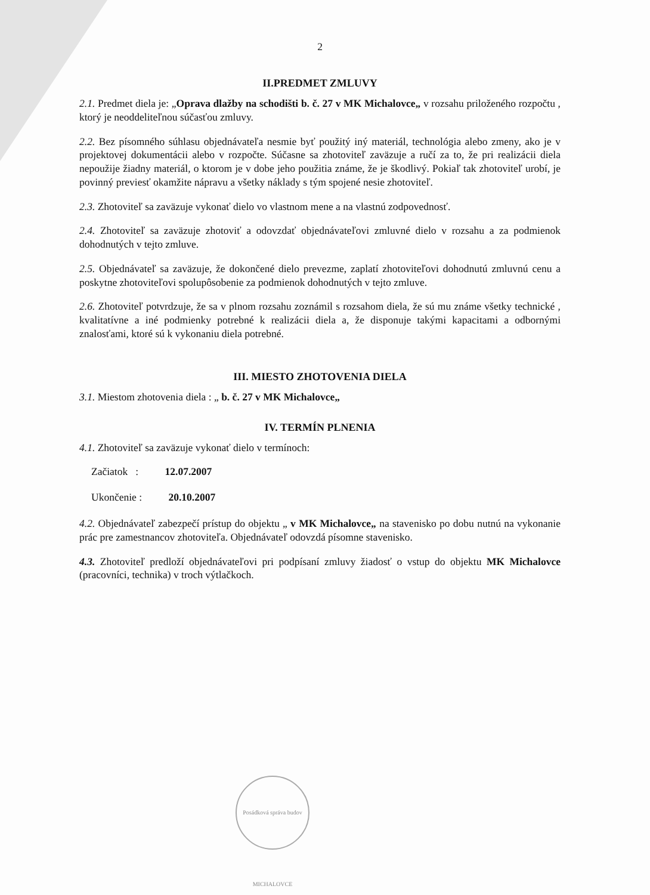2
II.PREDMET ZMLUVY
2.1. Predmet diela je: „Oprava dlažby na schodišti b. č. 27 v MK Michalovce„ v rozsahu priloženého rozpočtu , ktorý je neoddeliteľnou súčasťou zmluvy.
2.2. Bez písomného súhlasu objednávateľa nesmie byť použitý iný materiál, technológia alebo zmeny, ako je v projektovej dokumentácii alebo v rozpočte. Súčasne sa zhotoviteľ zaväzuje a ručí za to, že pri realizácii diela nepoužije žiadny materiál, o ktorom je v dobe jeho použitia známe, že je škodlivý. Pokiaľ tak zhotoviteľ urobí, je povinný previesť okamžite nápravu a všetky náklady s tým spojené nesie zhotoviteľ.
2.3. Zhotoviteľ sa zaväzuje vykonať dielo vo vlastnom mene a na vlastnú zodpovednosť.
2.4. Zhotoviteľ sa zaväzuje zhotoviť a odovzdať objednávateľovi zmluvné dielo v rozsahu a za podmienok dohodnutých v tejto zmluve.
2.5. Objednávateľ sa zaväzuje, že dokončené dielo prevezme, zaplatí zhotoviteľovi dohodnutú zmluvnú cenu a poskytne zhotoviteľovi spolupôsobenie za podmienok dohodnutých v tejto zmluve.
2.6. Zhotoviteľ potvrdzuje, že sa v plnom rozsahu zoznámil s rozsahom diela, že sú mu známe všetky technické , kvalitatívne a iné podmienky potrebné k realizácii diela a, že disponuje takými kapacitami a odbornými znalosťami, ktoré sú k vykonaniu diela potrebné.
III. MIESTO ZHOTOVENIA DIELA
3.1. Miestom zhotovenia diela : „ b. č. 27 v MK Michalovce„
IV. TERMÍN PLNENIA
4.1. Zhotoviteľ sa zaväzuje vykonať dielo v termínoch:
Začiatok : 12.07.2007
Ukončenie : 20.10.2007
4.2. Objednávateľ zabezpečí prístup do objektu „ v MK Michalovce„ na stavenisko po dobu nutnú na vykonanie prác pre zamestnancov zhotoviteľa. Objednávateľ odovzdá písomne stavenisko.
4.3. Zhotoviteľ predloží objednávateľovi pri podpísaní zmluvy žiadosť o vstup do objektu MK Michalovce (pracovníci, technika) v troch výtlačkoch.
Posádková správa budov MICHALOVCE